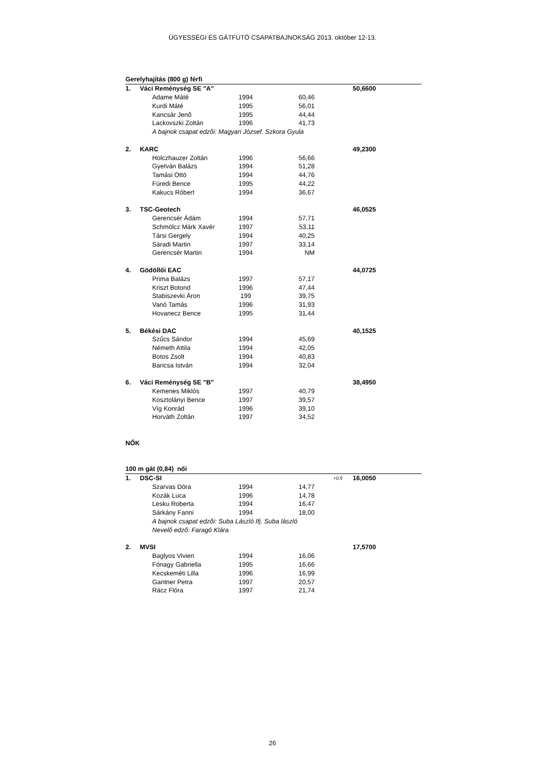ÜGYESSÉGI ÉS GÁTFUTÓ CSAPATBAJNOKSÁG 2013. október 12-13.
| Gerelyhajítás (800 g) férfi | | | | | | |
| 1. | Váci Reménység SE "A" | | | | | 50,6600 |
| | | Adame Máté | 1994 | 60,46 | | |
| | | Kurdi Máté | 1995 | 56,01 | | |
| | | Kancsár Jenő | 1995 | 44,44 | | |
| | | Lackovszki Zoltán | 1996 | 41,73 | | |
| | | A bajnok csapat edzői: Magyari József. Szkora Gyula | | | | |
| 2. | KARC | | | | | 49,2300 |
| | | Holczhauzer Zoltán | 1996 | 56,66 | | |
| | | Gyetván Balázs | 1994 | 51,28 | | |
| | | Tamási Ottó | 1994 | 44,76 | | |
| | | Füredi Bence | 1995 | 44,22 | | |
| | | Kakucs Róbert | 1994 | 36,67 | | |
| 3. | TSC-Geotech | | | | | 46,0525 |
| | | Gerencsér Ádám | 1994 | 57,71 | | |
| | | Schmölcz Márk Xavér | 1997 | 53,11 | | |
| | | Társi Gergely | 1994 | 40,25 | | |
| | | Sáradi Martin | 1997 | 33,14 | | |
| | | Gerencsér Martin | 1994 | NM | | |
| 4. | Gödöllői EAC | | | | | 44,0725 |
| | | Prima Balázs | 1997 | 57,17 | | |
| | | Kriszt Botond | 1996 | 47,44 | | |
| | | Stabiszevki Áron | 199 | 39,75 | | |
| | | Vanó Tamás | 1996 | 31,93 | | |
| | | Hovanecz Bence | 1995 | 31,44 | | |
| 5. | Békési DAC | | | | | 40,1525 |
| | | Szűcs Sándor | 1994 | 45,69 | | |
| | | Németh Attila | 1994 | 42,05 | | |
| | | Botos Zsolt | 1994 | 40,83 | | |
| | | Baricsa István | 1994 | 32,04 | | |
| 6. | Váci Reménység SE "B" | | | | | 38,4950 |
| | | Kemenes Miklós | 1997 | 40,79 | | |
| | | Kosztolányi Bence | 1997 | 39,57 | | |
| | | Víg Konrád | 1996 | 39,10 | | |
| | | Horváth Zoltán | 1997 | 34,52 | | |
| NŐK | | | | | | |
| 100 m gát (0,84) női | | | | | | |
| 1. | DSC-SI | | | | +0,5 | 16,0050 |
| | | Szarvas Dóra | 1994 | 14,77 | | |
| | | Kozák Luca | 1996 | 14,78 | | |
| | | Lesku Roberta | 1994 | 16,47 | | |
| | | Sárkány Fanni | 1994 | 18,00 | | |
| | | A bajnok csapat edzői: Suba László Ifj. Suba lászló | | | | |
| | | Nevelő edző: Faragó Klára | | | | |
| 2. | MVSI | | | | | 17,5700 |
| | | Baglyos Vivien | 1994 | 16,06 | | |
| | | Fónagy Gabriella | 1995 | 16,66 | | |
| | | Kecskeméti Lilla | 1996 | 16,99 | | |
| | | Gantner Petra | 1997 | 20,57 | | |
| | | Rácz Flóra | 1997 | 21,74 | | |
26